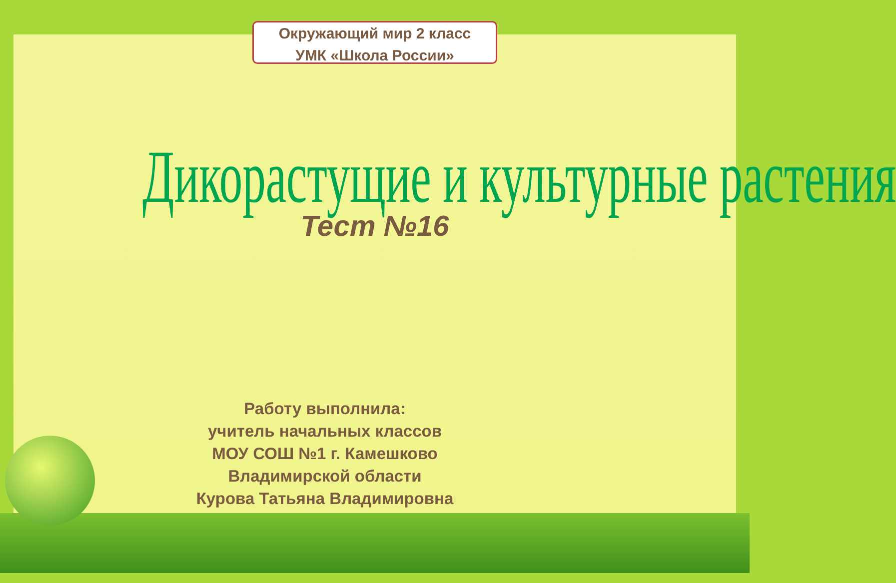Окружающий мир 2 класс
УМК «Школа России»
Дикорастущие и культурные растения
Тест №16
Работу выполнила:
учитель начальных классов
МОУ СОШ №1 г. Камешково
Владимирской области
Курова Татьяна Владимировна